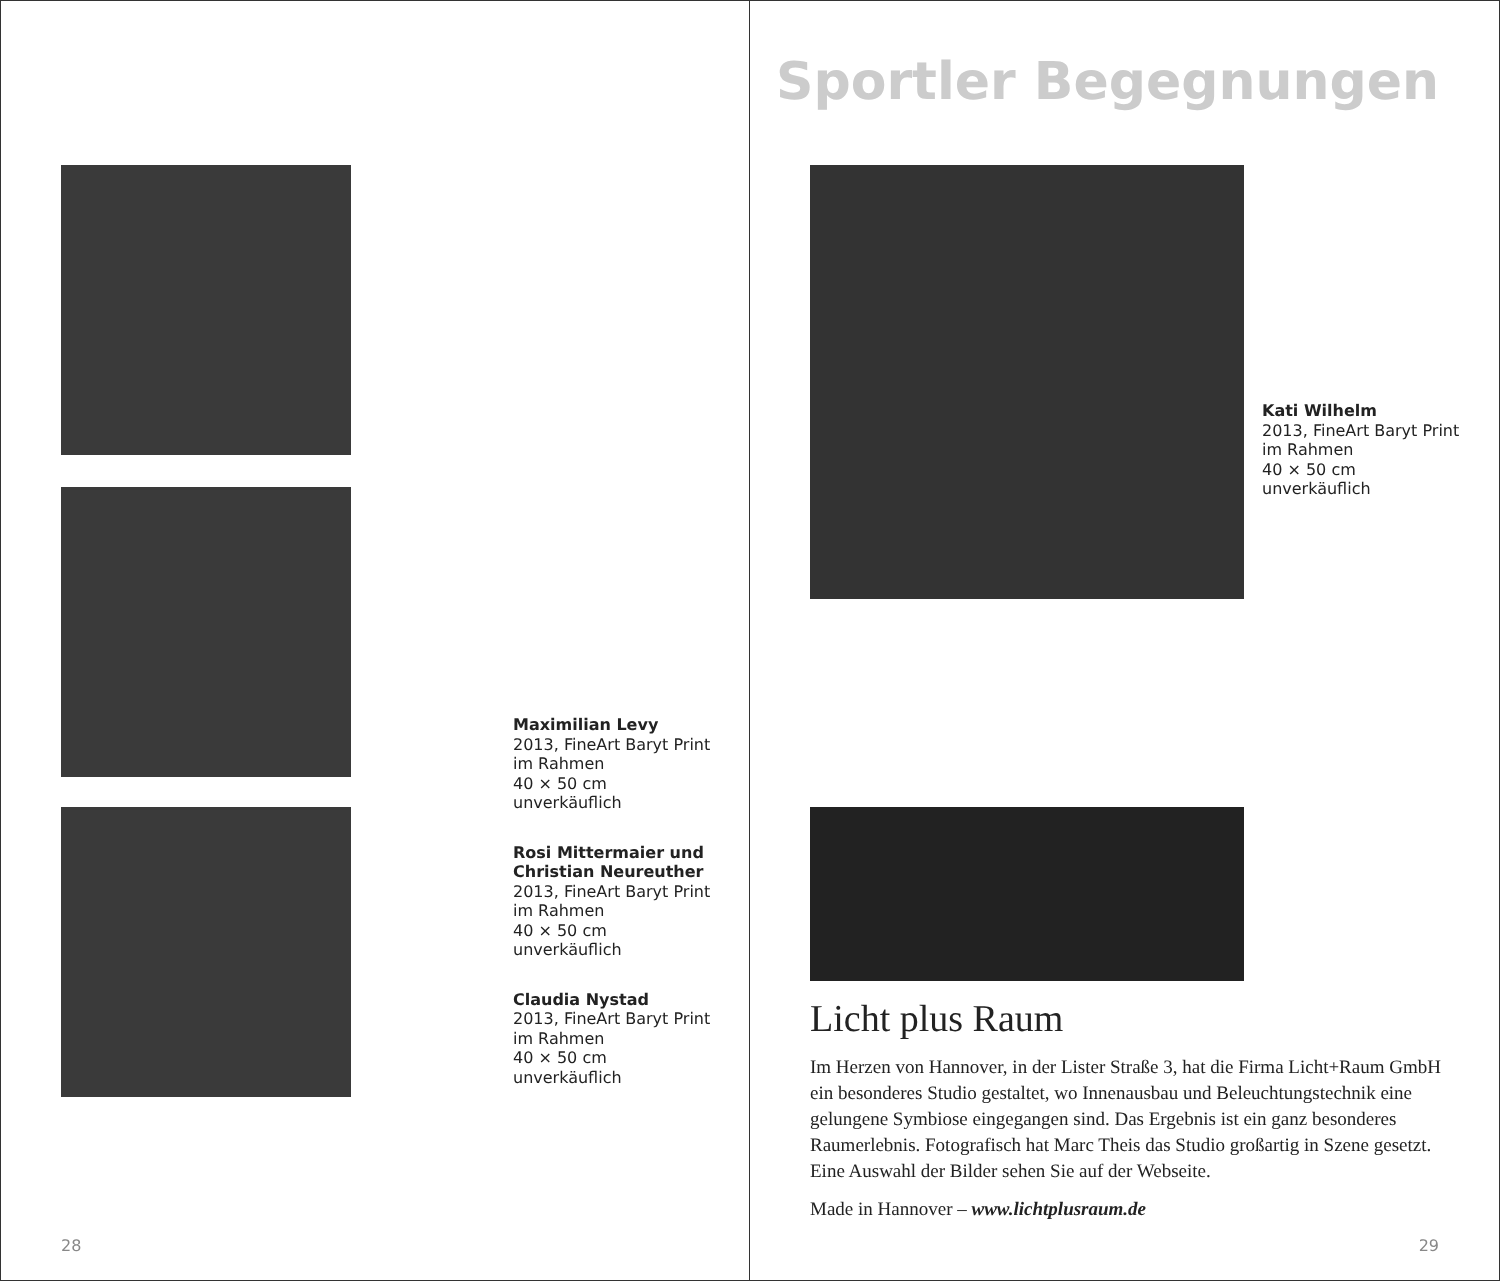Maximilian Levy
2013, FineArt Baryt Print
im Rahmen
40 × 50 cm
unverkäuflich
Rosi Mittermaier und
Christian Neureuther
2013, FineArt Baryt Print
im Rahmen
40 × 50 cm
unverkäuflich
Claudia Nystad
2013, FineArt Baryt Print
im Rahmen
40 × 50 cm
unverkäuflich
28
Sportler Begegnungen
Kati Wilhelm
2013, FineArt Baryt Print
im Rahmen
40 × 50 cm
unverkäuflich
Licht plus Raum
Im Herzen von Hannover, in der Lister Straße 3, hat die Firma Licht+Raum GmbH ein besonderes Studio gestaltet, wo Innenausbau und Beleuchtungstechnik eine gelungene Symbiose eingegangen sind. Das Ergebnis ist ein ganz besonderes Raumerlebnis. Fotografisch hat Marc Theis das Studio großartig in Szene gesetzt. Eine Auswahl der Bilder sehen Sie auf der Webseite.
Made in Hannover – www.lichtplusraum.de
29